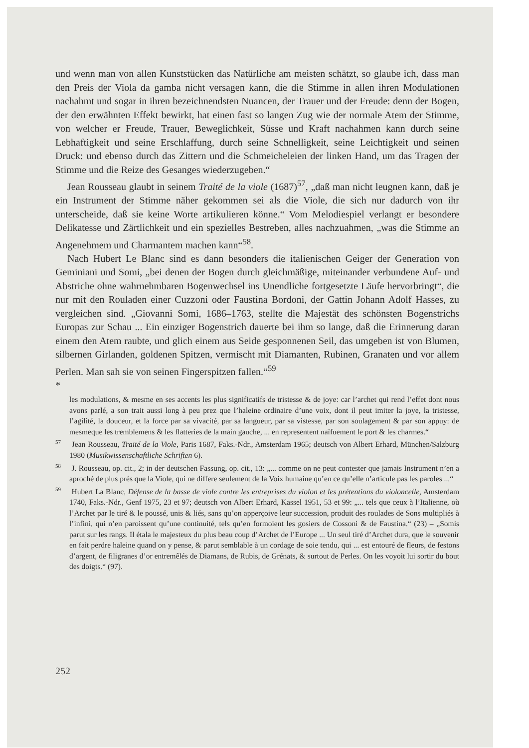und wenn man von allen Kunststücken das Natürliche am meisten schätzt, so glaube ich, dass man den Preis der Viola da gamba nicht versagen kann, die die Stimme in allen ihren Modulationen nachahmt und sogar in ihren bezeichnendsten Nuancen, der Trauer und der Freude: denn der Bogen, der den erwähnten Effekt bewirkt, hat einen fast so langen Zug wie der normale Atem der Stimme, von welcher er Freude, Trauer, Beweglichkeit, Süsse und Kraft nachahmen kann durch seine Lebhaftigkeit und seine Erschlaffung, durch seine Schnelligkeit, seine Leichtigkeit und seinen Druck: und ebenso durch das Zittern und die Schmeicheleien der linken Hand, um das Tragen der Stimme und die Reize des Gesanges wiederzugeben.“
Jean Rousseau glaubt in seinem Traité de la viole (1687)<sup>57</sup>, „daß man nicht leugnen kann, daß je ein Instrument der Stimme näher gekommen sei als die Viole, die sich nur dadurch von ihr unterscheide, daß sie keine Worte artikulieren könne.“ Vom Melodiespiel verlangt er besondere Delikatesse und Zärtlichkeit und ein spezielles Bestreben, alles nachzuahmen, „was die Stimme an Angenehmem und Charmantem machen kann“<sup>58</sup>.
Nach Hubert Le Blanc sind es dann besonders die italienischen Geiger der Generation von Geminiani und Somi, „bei denen der Bogen durch gleichmäßige, miteinander verbundene Auf- und Abstriche ohne wahrnehmbaren Bogenwechsel ins Unendliche fortgesetzte Läufe hervorbringt“, die nur mit den Rouladen einer Cuzzoni oder Faustina Bordoni, der Gattin Johann Adolf Hasses, zu vergleichen sind. „Giovanni Somi, 1686–1763, stellte die Majestät des schönsten Bogenstrichs Europas zur Schau ... Ein einziger Bogenstrich dauerte bei ihm so lange, daß die Erinnerung daran einem den Atem raubte, und glich einem aus Seide gesponnenen Seil, das umgeben ist von Blumen, silbernen Girlanden, goldenen Spitzen, vermischt mit Diamanten, Rubinen, Granaten und vor allem Perlen. Man sah sie von seinen Fingerspitzen fallen.“<sup>59</sup>
*
les modulations, & mesme en ses accents les plus significatifs de tristesse & de joye: car l’archet qui rend l’effet dont nous avons parlé, a son trait aussi long à peu prez que l’haleine ordinaire d’une voix, dont il peut imiter la joye, la tristesse, l’agilité, la douceur, et la force par sa vivacité, par sa langueur, par sa vistesse, par son soulagement & par son appuy: de mesmeque les tremblemens & les flatteries de la main gauche, ... en representent naïfuement le port & les charmes.“
<sup>57</sup> Jean Rousseau, Traité de la Viole, Paris 1687, Faks.-Ndr., Amsterdam 1965; deutsch von Albert Erhard, München/Salzburg 1980 (Musikwissenschaftliche Schriften 6).
<sup>58</sup> J. Rousseau, op. cit., 2; in der deutschen Fassung, op. cit., 13: „... comme on ne peut contester que jamais Instrument n’en a aproché de plus prés que la Viole, qui ne differe seulement de la Voix humaine qu’en ce qu’elle n’articule pas les paroles ...“
<sup>59</sup> Hubert La Blanc, Défense de la basse de viole contre les entreprises du violon et les prétentions du violoncelle, Amsterdam 1740, Faks.-Ndr., Genf 1975, 23 et 97; deutsch von Albert Erhard, Kassel 1951, 53 et 99: „... tels que ceux à l’Italienne, où l’Archet par le tiré & le poussé, unis & liés, sans qu’on apperçoive leur succession, produit des roulades de Sons multipliés à l’infini, qui n’en paroissent qu’une continuité, tels qu’en formoient les gosiers de Cossoni & de Faustina.“ (23) – „Somis parut sur les rangs. Il étala le majesteux du plus beau coup d’Archet de l’Europe ... Un seul tiré d’Archet dura, que le souvenir en fait perdre haleine quand on y pense, & parut semblable à un cordage de soie tendu, qui ... est entouré de fleurs, de festons d’argent, de filigranes d’or entremêlés de Diamans, de Rubis, de Grénats, & surtout de Perles. On les voyoit lui sortir du bout des doigts.“ (97).
252